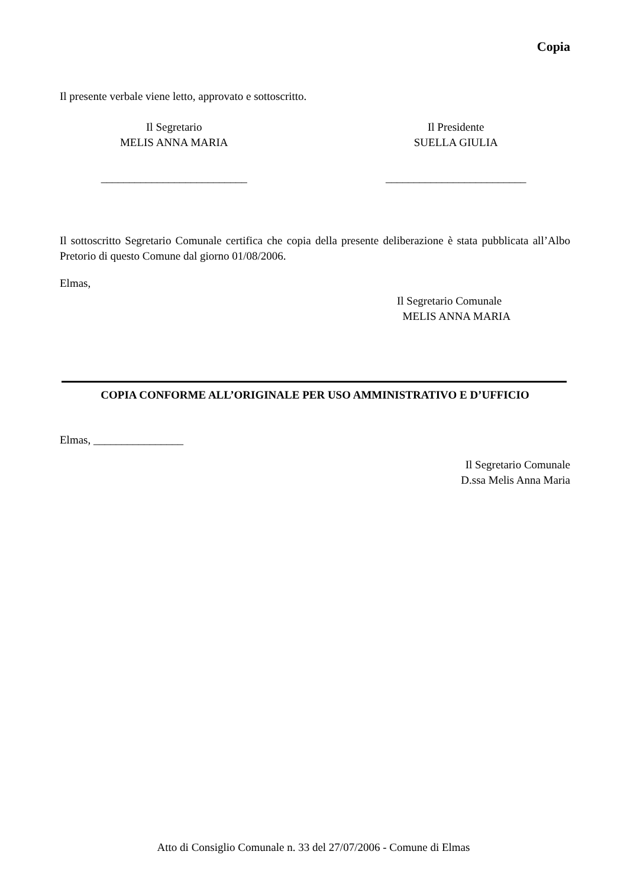Copia
Il presente verbale viene letto, approvato e sottoscritto.
Il Segretario
MELIS ANNA MARIA
__________________________
Il Presidente
SUELLA GIULIA
_________________________
Il sottoscritto Segretario Comunale certifica che copia della presente deliberazione è stata pubblicata all’Albo Pretorio di questo Comune dal giorno 01/08/2006.
Elmas,
Il Segretario Comunale
MELIS ANNA MARIA
COPIA CONFORME ALL’ORIGINALE PER USO AMMINISTRATIVO E D’UFFICIO
Elmas, ________________
Il Segretario Comunale
D.ssa Melis Anna Maria
Atto di Consiglio Comunale n. 33 del 27/07/2006 - Comune di Elmas